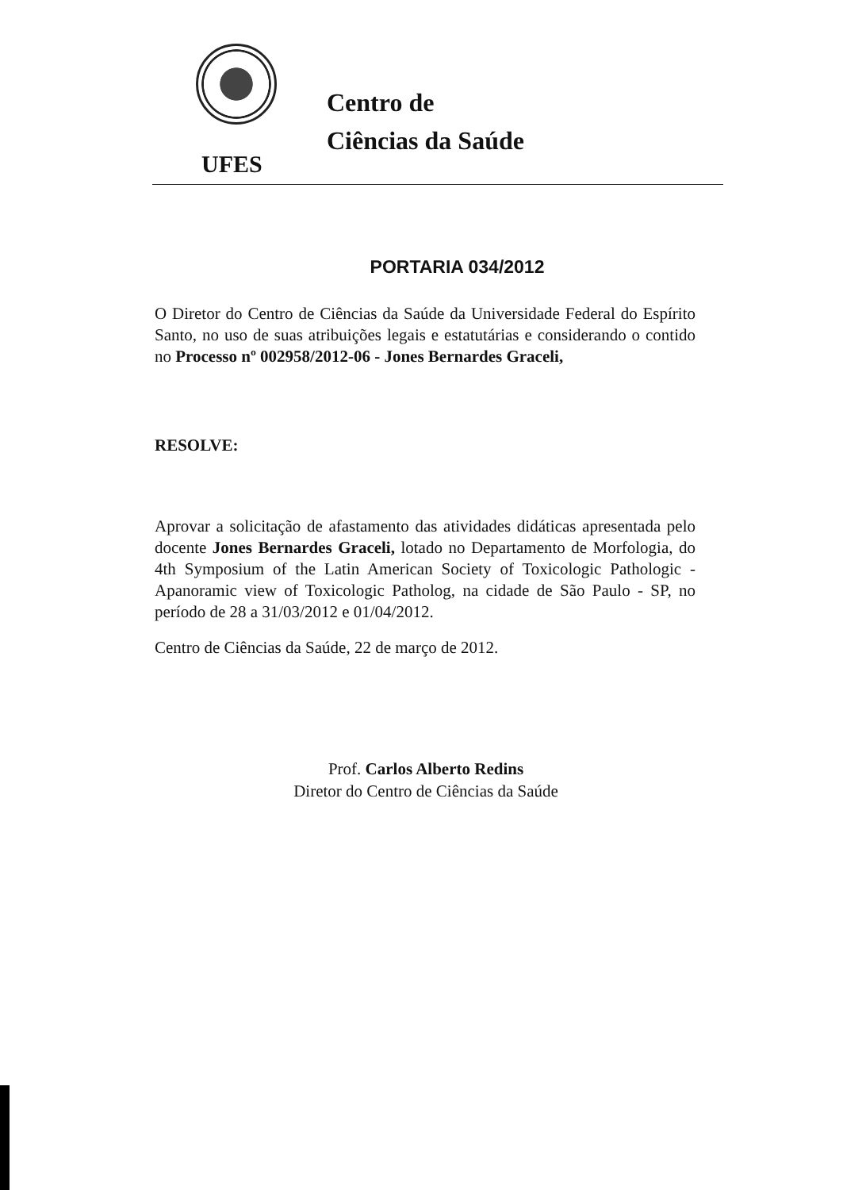Centro de
Ciências da Saúde
UFES
PORTARIA 034/2012
O Diretor do Centro de Ciências da Saúde da Universidade Federal do Espírito Santo, no uso de suas atribuições legais e estatutárias e considerando o contido no Processo nº 002958/2012-06 - Jones Bernardes Graceli,
RESOLVE:
Aprovar a solicitação de afastamento das atividades didáticas apresentada pelo docente Jones Bernardes Graceli, lotado no Departamento de Morfologia, do 4th Symposium of the Latin American Society of Toxicologic Pathologic - Apanoramic view of Toxicologic Patholog, na cidade de São Paulo - SP, no período de 28 a 31/03/2012 e 01/04/2012.
Centro de Ciências da Saúde, 22 de março de 2012.
Prof. Carlos Alberto Redins
Diretor do Centro de Ciências da Saúde